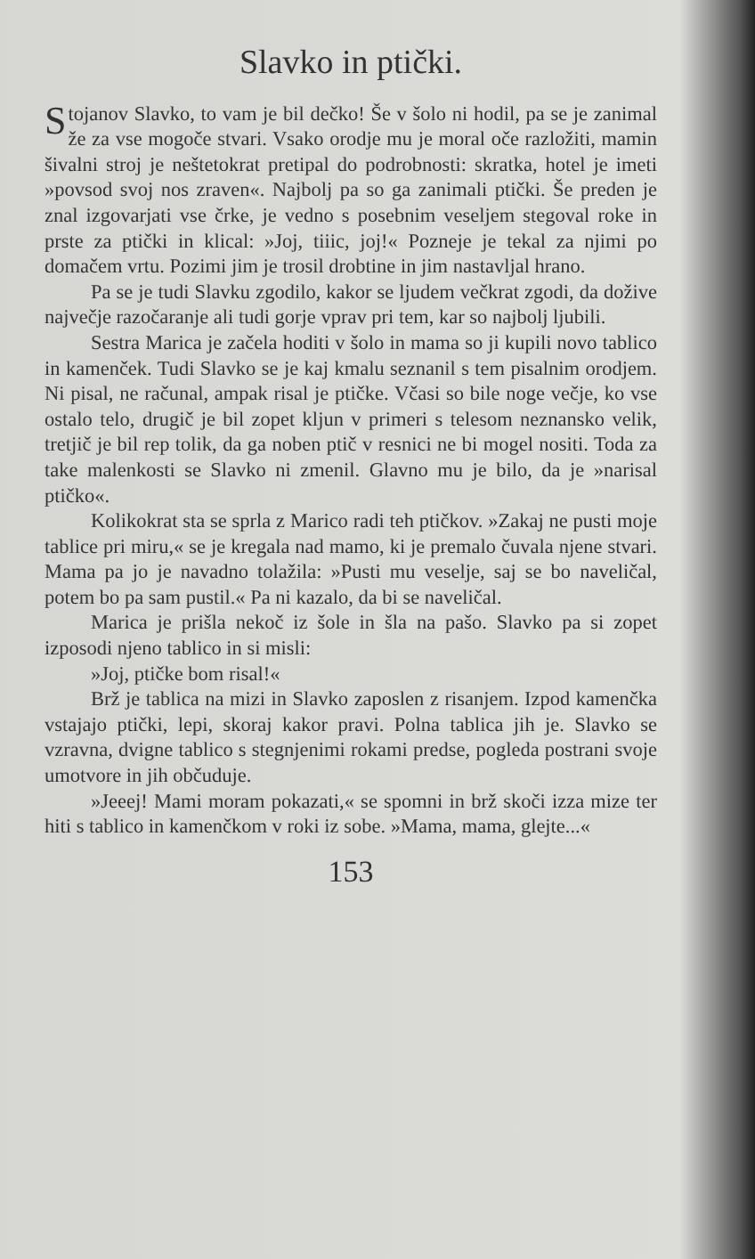Slavko in ptički.
Stojanov Slavko, to vam je bil dečko! Še v šolo ni hodil, pa se je zanimal že za vse mogoče stvari. Vsako orodje mu je moral oče razložiti, mamin šivalni stroj je neštetokrat pretipal do podrobnosti: skratka, hotel je imeti »povsod svoj nos zraven«. Najbolj pa so ga zanimali ptički. Še preden je znal izgovarjati vse črke, je vedno s posebnim veseljem stegoval roke in prste za ptički in klical: »Joj, tiiic, joj!« Pozneje je tekal za njimi po domačem vrtu. Pozimi jim je trosil drobtine in jim nastavljal hrano.
Pa se je tudi Slavku zgodilo, kakor se ljudem večkrat zgodi, da dožive največje razočaranje ali tudi gorje vprav pri tem, kar so najbolj ljubili.
Sestra Marica je začela hoditi v šolo in mama so ji kupili novo tablico in kamenček. Tudi Slavko se je kaj kmalu seznanil s tem pisalnim orodjem. Ni pisal, ne računal, ampak risal je ptičke. Včasi so bile noge večje, ko vse ostalo telo, drugič je bil zopet kljun v primeri s telesom neznansko velik, tretjič je bil rep tolik, da ga noben ptič v resnici ne bi mogel nositi. Toda za take malenkosti se Slavko ni zmenil. Glavno mu je bilo, da je »narisal ptičko«.
Kolikokrat sta se sprla z Marico radi teh ptičkov. »Zakaj ne pusti moje tablice pri miru,« se je kregala nad mamo, ki je premalo čuvala njene stvari. Mama pa jo je navadno tolažila: »Pusti mu veselje, saj se bo naveličal, potem bo pa sam pustil.« Pa ni kazalo, da bi se naveličal.
Marica je prišla nekoč iz šole in šla na pašo. Slavko pa si zopet izposodi njeno tablico in si misli:
»Joj, ptičke bom risal!«
Brž je tablica na mizi in Slavko zaposlen z risanjem. Izpod kamenčka vstajajo ptički, lepi, skoraj kakor pravi. Polna tablica jih je. Slavko se vzravna, dvigne tablico s stegnjenimi rokami predse, pogleda postrani svoje umotvore in jih občuduje.
»Jeeej! Mami moram pokazati,« se spomni in brž skoči izza mize ter hiti s tablico in kamenčkom v roki iz sobe. »Mama, mama, glejte...«
153